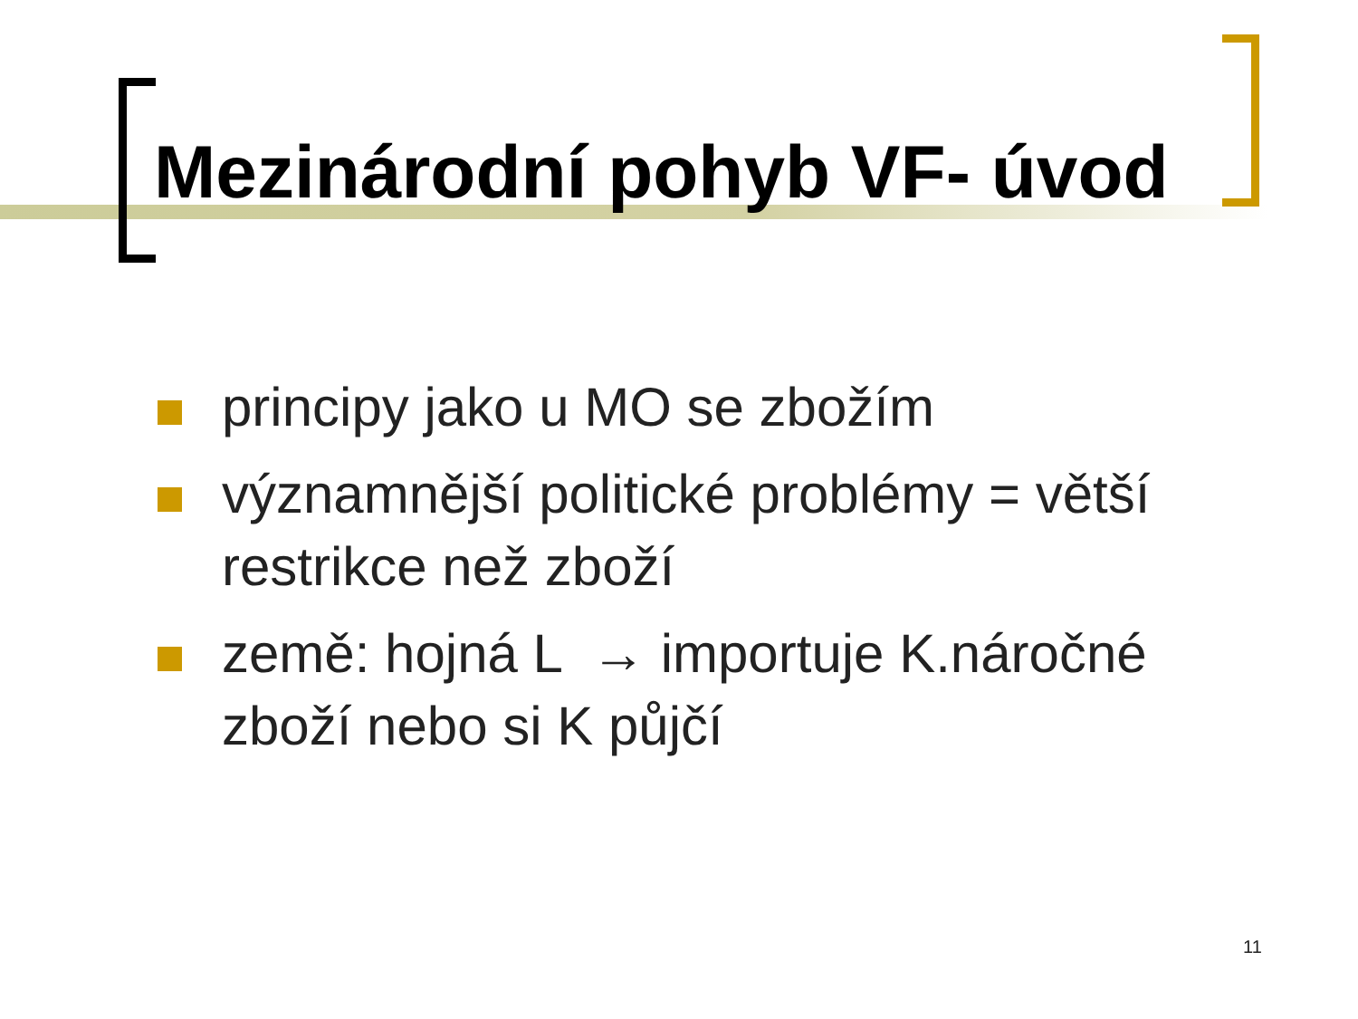Mezinárodní pohyb VF- úvod
principy jako u MO se zbožím
významnější politické problémy = větší restrikce než zboží
země: hojná L → importuje K.náročné zboží nebo si K půjčí
11